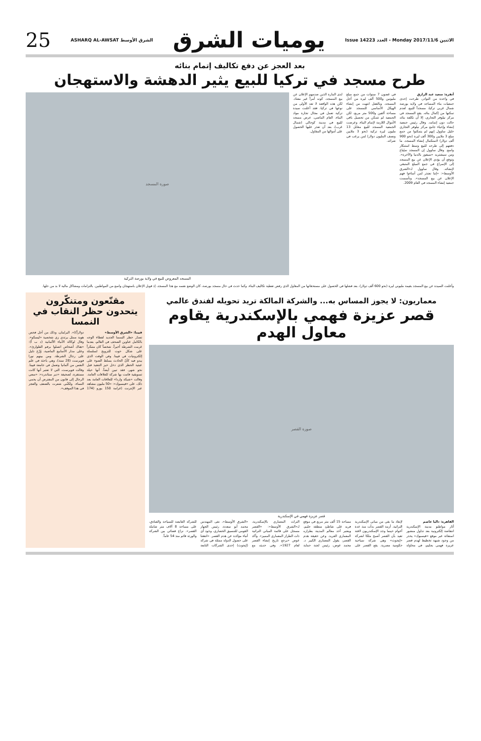25 ASHARQ AL-AWSAT الشرق الأوسط يوميات الشرق Issue 14223 العدد - Monday 2017/11/6 الاثنين
بعد العجز عن دفع تكاليف إتمام بنائه
طرح مسجد في تركيا للبيع يثير الدهشة والاستهجان
أنقرة: سعيد عبد الرازق
في واحدة من النوادر، طرحت إحدى جمعيات بناء المساجد في ولاية بورصة شمال غربي تركيا، مسجداً للبيع، لعدم تمكنها من إكمال بنائه. يقع المسجد في مركز نيلوفر التجاري، إلا أن تكلفة بنائه حالت دون إتمامه. وقال رئيس جمعية إنشاء وإحياء جامع مركز نيلوفر التجاري خليل ساوول إنهم لم يتمكنوا من جمع مبلغ 3 ملايين و300 ألف ليرة (نحو 900 ألف دولار) لاستكمال إنشاء المسجد، ما دفعهم إلى طرحه للبيع وسط استنكار واسع. وقال ساوول إن المسجد سيُباع ومن سيشتريه «سيفوز بالدنيا والآخرة». وتوقع أن يؤدي الإعلان عن بيع المسجد إلى الإسراع في جمع المبلغ المتبقي لإنشائه. وقال ساوول لـ«الشرق الأوسط»: «إننا نعتذر لمن أساءوا فهم الإعلان عن بيع المسجد». وتأسست جمعية إنشاء المسجد في العام 2009.
في غضون 7 سنوات من جمع مبلغ مليونين و500 ألف ليرة من أجل المسجد، وبالفعل انتهت من إنشاء الهيكل الأساسي للمسجد على مساحة ألفين و500 متر مربع، لكن الجمعية لم تتمكن من تحصيل باقي الأموال اللازمة لإتمام البناء. وعرضت الجمعية المسجد للبيع مقابل 13 مليون ليرة تركية (نحو 3 ملايين ونصف المليون دولار) لمن يرغب في شرائه.
لدى المارة الذين صدمهم الإعلان عن بيع المسجد، كونه أمراً غير معتاد. لكن هذه الواقعة لا تعد الأولى من نوعها في تركيا، فقد أعلنت سيدة تركية تعمل في مجال تجارة مواد البناء، العام الماضي، عرض مسجد للبيع في مدينة كوجالي (شمال غرب)، بعد أن تعذر عليها الحصول على أموالها من المقاول.
صورة المسجد
المسجد المعروض للبيع في ولاية بورصة التركية
وأعلنت السيدة عن بيع المسجد بقيمة مليوني ليرة (نحو 600 ألف دولار)، بعد فشلها في الحصول على مستحقاتها من المقاول الذي رفض تغطية تكاليف البناء. وكما حدث في حال مسجد بورصة، كان الوضع نفسه مع هذا المسجد، إذ قوبل الإعلان باستهجان واسع من المواطنين. بالتزامات ومشاكل مالية لا بد من حلها.
معماريون: لا يجوز المساس به... والشركة المالكة تريد تحويله لفندق عالمي
قصر عزيزة فهمي بالإسكندرية يقاوم معاول الهدم
صورة القصر
قصر عزيزة فهمي في الإسكندرية
القاهرة: داليا عاصم
أثار مواطنو مدينة الإسكندرية انتفاضة إلكترونية بعد تداول منشور استغاثة عبر موقع «فيسبوك» يحذر من وجود شبهة تخطيط لهدم قصر عزيزة فهمي بجليم، في محاولة لإنقاذ ما بقي من مباني الإسكندرية التراثية. أزمة القصر بدأت منذ عدة أعوام حينما وجد الإسكندريون لافتة تفيد بأن القصر أصبح ملكا لشركة «إيجوث» وهي شركة سياحية حكومية مصرية. يقع القصر على مساحة 15 ألف متر مربع في موقع فريد على شاطئ منطقة جليم، ويعتبر أحد معالم المدينة بطرازه المعماري الفريد. وعن حقيقة هدم القصر، يقول المعماري الكبير د. محمد عوض، رئيس لجنة حماية التراث المعماري بالإسكندرية، لـ«الشرق الأوسط»: «القصر مسجل على قائمة المباني التراثية ذات الطراز المعماري المميز». وأكد عوض «يرجع تاريخ إنشاء القصر لعام 1927». وفي حديثه مع «الشرق الأوسط»، نفى المهندس محمد أبو سعدة، رئيس الجهاز القومي للتنسيق الحضاري، وجود أي أنباء مؤكدة عن هدم القصر. «اتفقنا على حصول الدولة ممثلة في شركة (إيجوث) إحدى الشركات التابعة للشركة القابضة للسياحة والفنادق، على مساحة 8 آلاف متر شاملة القصر». نزاع قضائي بين الشركة والورثة قائم منذ 54 عاماً.
مقنّعون ومتنكّرون
يتحدون حظر النقاب في النمسا
فيينا: «الشرق الأوسط»
تصدّر حظر النمسا الجديد لغطاء الوجه بالكامل عناوين الصحف في العالم، بعدما غرمت الشرطة أخيراً، شخصاً كان متنكراً على شكل حوت للترويج لسلسلة إلكترونيات في فيينا. وفي الوقت الذي يبدو فيه كأنّ الحادث يسلط الضوء على عبثية الحظر الذي دخل حيز التنفيذ قبل نحو شهر، فقد تبين أيضاً، أنها حيلة تسويقية قامت بها شركة للعلاقات العامة. وقالت «شبكة واردا» للعلاقات العامة بعد ذلك، على «فيسبوك»: «50 مليون مشاهد عبر الإنترنت (غرامة 150 يورو (174 دولاراً))». البرلمان، وذلك من أجل فحص هوية ممثل يرتدي زي شخصية «ليسكو». وقال لوكالة الأنباء الألمانية (د ب أ): «هناك أشخاص اتصلوا برقم الطوارئ». وعلى مدار الأسابيع الماضية، وُزّع دليل على رجال الشرطة. ومن بينهم نورا فويرست (28 سنة)، وهي باحثة في علم النفس من ألمانيا وتعمل في جامعة فيينا. وقالت فويرست، التي لا تعتبر أنها كانت مستفزة، لصحيفة «دير ستاندرد»: «سعي الرجال إلى قانون من المفترض أن يحمي النساء، ولكنّني شعرت بالضعف والعجز في هذا الموقف».